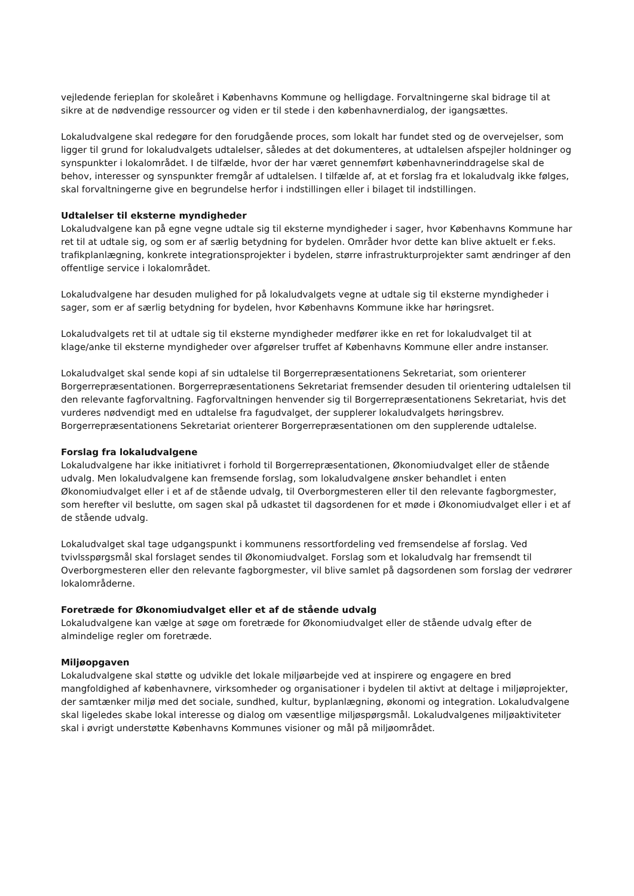vejledende ferieplan for skoleåret i Københavns Kommune og helligdage. Forvaltningerne skal bidrage til at sikre at de nødvendige ressourcer og viden er til stede i den københavnerdialog, der igangsættes.
Lokaludvalgene skal redegøre for den forudgående proces, som lokalt har fundet sted og de overvejelser, som ligger til grund for lokaludvalgets udtalelser, således at det dokumenteres, at udtalelsen afspejler holdninger og synspunkter i lokalområdet. I de tilfælde, hvor der har været gennemført københavnerinddragelse skal de behov, interesser og synspunkter fremgår af udtalelsen. I tilfælde af, at et forslag fra et lokaludvalg ikke følges, skal forvaltningerne give en begrundelse herfor i indstillingen eller i bilaget til indstillingen.
Udtalelser til eksterne myndigheder
Lokaludvalgene kan på egne vegne udtale sig til eksterne myndigheder i sager, hvor Københavns Kommune har ret til at udtale sig, og som er af særlig betydning for bydelen. Områder hvor dette kan blive aktuelt er f.eks. trafikplanlægning, konkrete integrationsprojekter i bydelen, større infrastrukturprojekter samt ændringer af den offentlige service i lokalområdet.
Lokaludvalgene har desuden mulighed for på lokaludvalgets vegne at udtale sig til eksterne myndigheder i sager, som er af særlig betydning for bydelen, hvor Københavns Kommune ikke har høringsret.
Lokaludvalgets ret til at udtale sig til eksterne myndigheder medfører ikke en ret for lokaludvalget til at klage/anke til eksterne myndigheder over afgørelser truffet af Københavns Kommune eller andre instanser.
Lokaludvalget skal sende kopi af sin udtalelse til Borgerrepræsentationens Sekretariat, som orienterer Borgerrepræsentationen. Borgerrepræsentationens Sekretariat fremsender desuden til orientering udtalelsen til den relevante fagforvaltning. Fagforvaltningen henvender sig til Borgerrepræsentationens Sekretariat, hvis det vurderes nødvendigt med en udtalelse fra fagudvalget, der supplerer lokaludvalgets høringsbrev. Borgerrepræsentationens Sekretariat orienterer Borgerrepræsentationen om den supplerende udtalelse.
Forslag fra lokaludvalgene
Lokaludvalgene har ikke initiativret i forhold til Borgerrepræsentationen, Økonomiudvalget eller de stående udvalg. Men lokaludvalgene kan fremsende forslag, som lokaludvalgene ønsker behandlet i enten Økonomiudvalget eller i et af de stående udvalg, til Overborgmesteren eller til den relevante fagborgmester, som herefter vil beslutte, om sagen skal på udkastet til dagsordenen for et møde i Økonomiudvalget eller i et af de stående udvalg.
Lokaludvalget skal tage udgangspunkt i kommunens ressortfordeling ved fremsendelse af forslag. Ved tvivlsspørgsmål skal forslaget sendes til Økonomiudvalget. Forslag som et lokaludvalg har fremsendt til Overborgmesteren eller den relevante fagborgmester, vil blive samlet på dagsordenen som forslag der vedrører lokalområderne.
Foretræde for Økonomiudvalget eller et af de stående udvalg
Lokaludvalgene kan vælge at søge om foretræde for Økonomiudvalget eller de stående udvalg efter de almindelige regler om foretræde.
Miljøopgaven
Lokaludvalgene skal støtte og udvikle det lokale miljøarbejde ved at inspirere og engagere en bred mangfoldighed af københavnere, virksomheder og organisationer i bydelen til aktivt at deltage i miljøprojekter, der samtænker miljø med det sociale, sundhed, kultur, byplanlægning, økonomi og integration. Lokaludvalgene skal ligeledes skabe lokal interesse og dialog om væsentlige miljøspørgsmål. Lokaludvalgenes miljøaktiviteter skal i øvrigt understøtte Københavns Kommunes visioner og mål på miljøområdet.